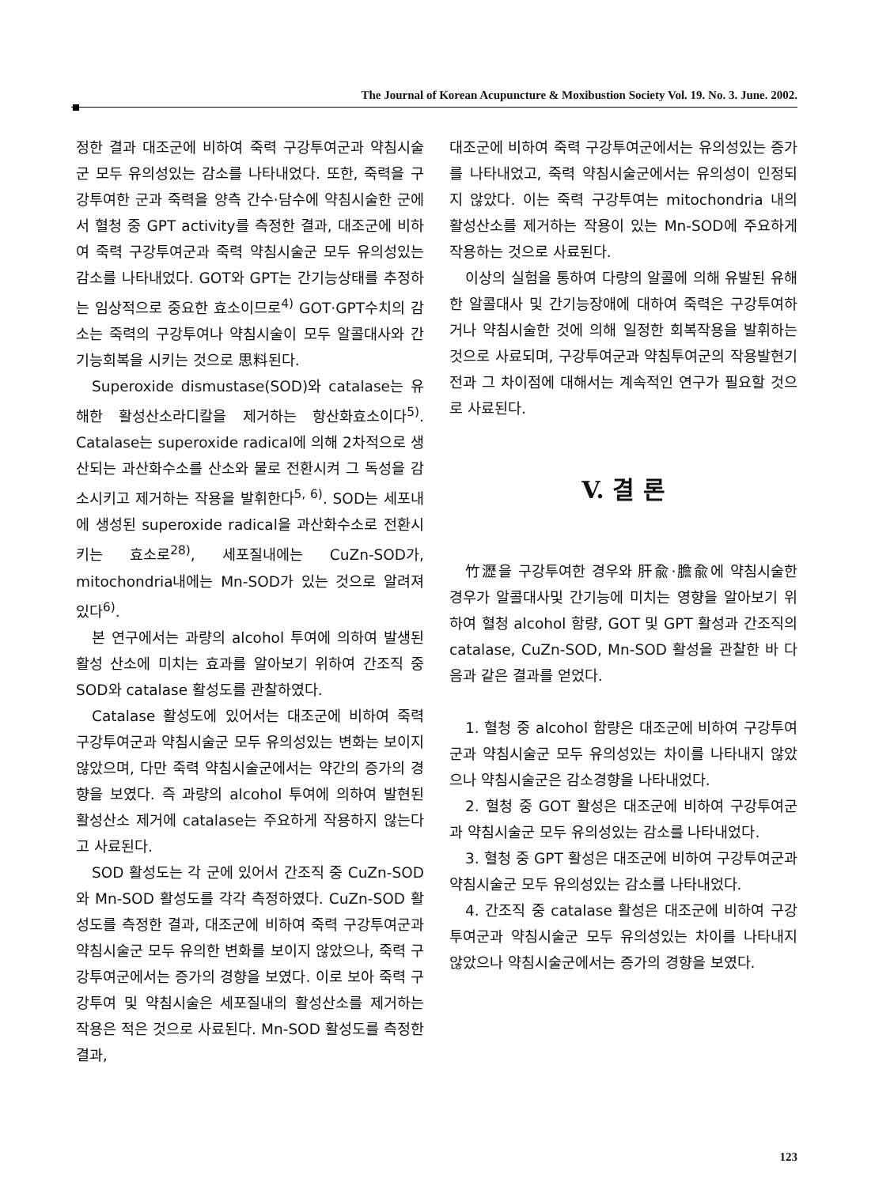The Journal of Korean Acupuncture & Moxibustion Society Vol. 19. No. 3. June. 2002.
정한 결과 대조군에 비하여 죽력 구강투여군과 약침시술군 모두 유의성있는 감소를 나타내었다. 또한, 죽력을 구강투여한 군과 죽력을 양측 간수·담수에 약침시술한 군에서 혈청 중 GPT activity를 측정한 결과, 대조군에 비하여 죽력 구강투여군과 죽력 약침시술군 모두 유의성있는 감소를 나타내었다. GOT와 GPT는 간기능상태를 추정하는 임상적으로 중요한 효소이므로<sup>4)</sup> GOT·GPT수치의 감소는 죽력의 구강투여나 약침시술이 모두 알콜대사와 간기능회복을 시키는 것으로 思料된다.
Superoxide dismustase(SOD)와 catalase는 유해한 활성산소라디칼을 제거하는 항산화효소이다<sup>5)</sup>. Catalase는 superoxide radical에 의해 2차적으로 생산되는 과산화수소를 산소와 물로 전환시켜 그 독성을 감소시키고 제거하는 작용을 발휘한다<sup>5, 6)</sup>. SOD는 세포내에 생성된 superoxide radical을 과산화수소로 전환시키는 효소로<sup>28)</sup>, 세포질내에는 CuZn-SOD가, mitochondria내에는 Mn-SOD가 있는 것으로 알려져 있다<sup>6)</sup>.
본 연구에서는 과량의 alcohol 투여에 의하여 발생된 활성 산소에 미치는 효과를 알아보기 위하여 간조직 중 SOD와 catalase 활성도를 관찰하였다.
Catalase 활성도에 있어서는 대조군에 비하여 죽력 구강투여군과 약침시술군 모두 유의성있는 변화는 보이지 않았으며, 다만 죽력 약침시술군에서는 약간의 증가의 경향을 보였다. 즉 과량의 alcohol 투여에 의하여 발현된 활성산소 제거에 catalase는 주요하게 작용하지 않는다고 사료된다.
SOD 활성도는 각 군에 있어서 간조직 중 CuZn-SOD와 Mn-SOD 활성도를 각각 측정하였다. CuZn-SOD 활성도를 측정한 결과, 대조군에 비하여 죽력 구강투여군과 약침시술군 모두 유의한 변화를 보이지 않았으나, 죽력 구강투여군에서는 증가의 경향을 보였다. 이로 보아 죽력 구강투여 및 약침시술은 세포질내의 활성산소를 제거하는 작용은 적은 것으로 사료된다. Mn-SOD 활성도를 측정한 결과,
대조군에 비하여 죽력 구강투여군에서는 유의성있는 증가를 나타내었고, 죽력 약침시술군에서는 유의성이 인정되지 않았다. 이는 죽력 구강투여는 mitochondria 내의 활성산소를 제거하는 작용이 있는 Mn-SOD에 주요하게 작용하는 것으로 사료된다.
이상의 실험을 통하여 다량의 알콜에 의해 유발된 유해한 알콜대사 및 간기능장애에 대하여 죽력은 구강투여하거나 약침시술한 것에 의해 일정한 회복작용을 발휘하는 것으로 사료되며, 구강투여군과 약침투여군의 작용발현기전과 그 차이점에 대해서는 계속적인 연구가 필요할 것으로 사료된다.
V. 결 론
竹瀝을 구강투여한 경우와 肝兪·膽兪에 약침시술한 경우가 알콜대사및 간기능에 미치는 영향을 알아보기 위하여 혈청 alcohol 함량, GOT 및 GPT 활성과 간조직의 catalase, CuZn-SOD, Mn-SOD 활성을 관찰한 바 다음과 같은 결과를 얻었다.
1. 혈청 중 alcohol 함량은 대조군에 비하여 구강투여군과 약침시술군 모두 유의성있는 차이를 나타내지 않았으나 약침시술군은 감소경향을 나타내었다.
2. 혈청 중 GOT 활성은 대조군에 비하여 구강투여군과 약침시술군 모두 유의성있는 감소를 나타내었다.
3. 혈청 중 GPT 활성은 대조군에 비하여 구강투여군과 약침시술군 모두 유의성있는 감소를 나타내었다.
4. 간조직 중 catalase 활성은 대조군에 비하여 구강투여군과 약침시술군 모두 유의성있는 차이를 나타내지 않았으나 약침시술군에서는 증가의 경향을 보였다.
123